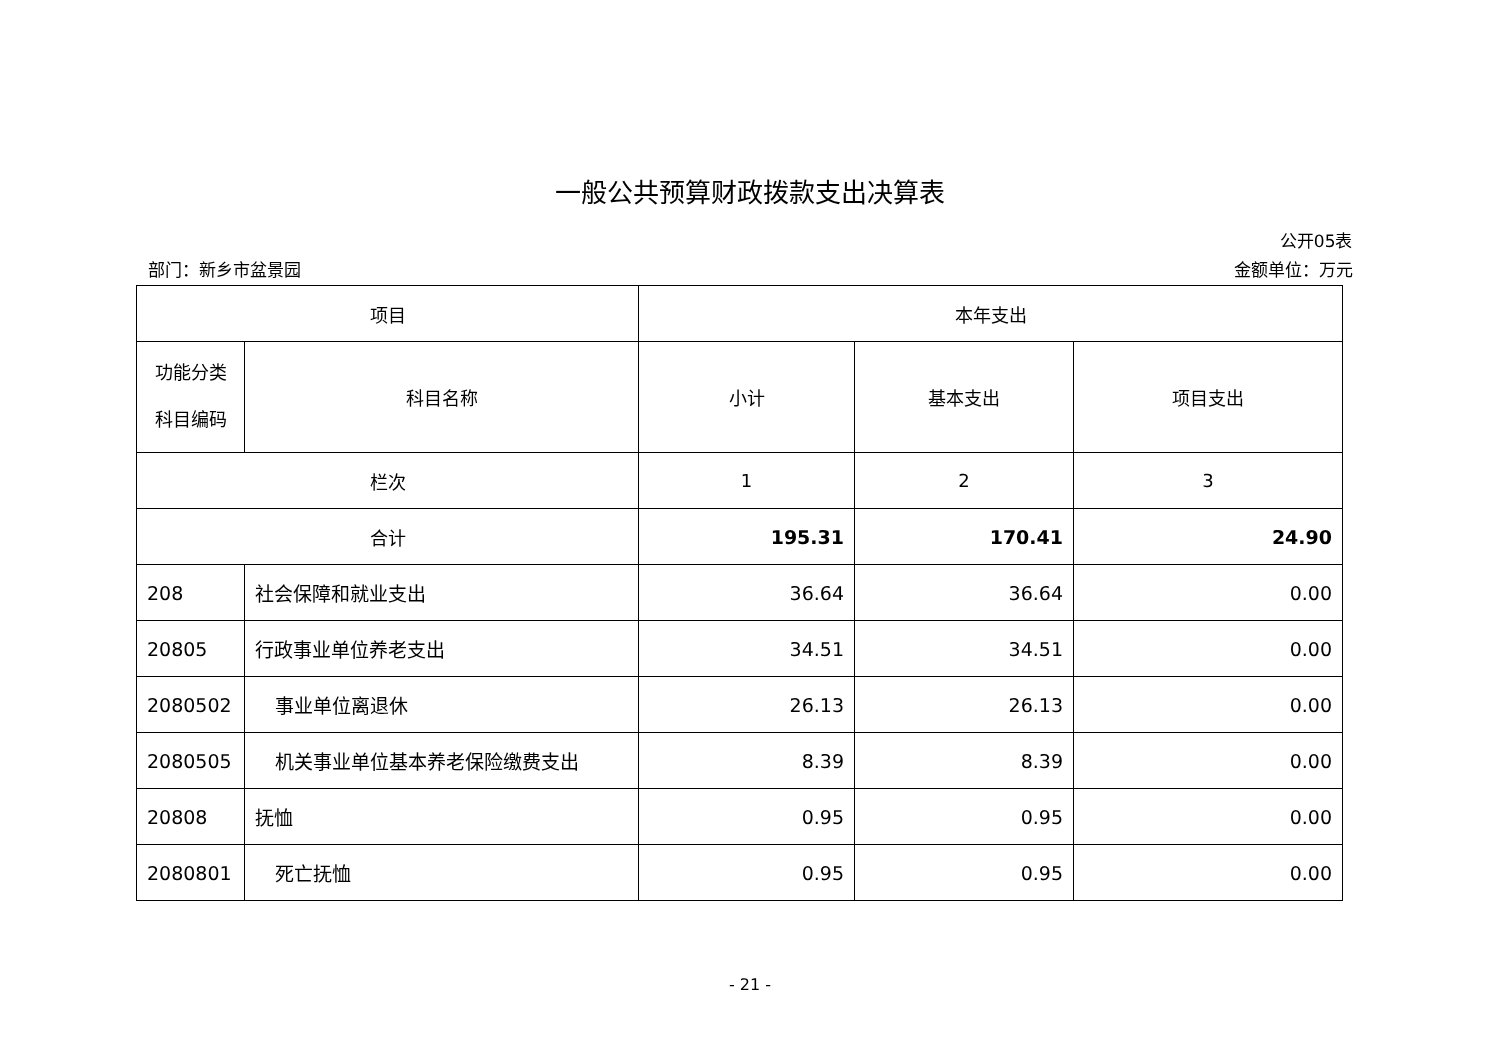一般公共预算财政拨款支出决算表
公开05表
部门：新乡市盆景园 金额单位：万元
| 项目 | | 本年支出 | | |
| --- | --- | --- | --- | --- |
| 功能分类 科目编码 | 科目名称 | 小计 | 基本支出 | 项目支出 |
| 栏次 | | 1 | 2 | 3 |
| 合计 | | 195.31 | 170.41 | 24.90 |
| 208 | 社会保障和就业支出 | 36.64 | 36.64 | 0.00 |
| 20805 | 行政事业单位养老支出 | 34.51 | 34.51 | 0.00 |
| 2080502 | 事业单位离退休 | 26.13 | 26.13 | 0.00 |
| 2080505 | 机关事业单位基本养老保险缴费支出 | 8.39 | 8.39 | 0.00 |
| 20808 | 抚恤 | 0.95 | 0.95 | 0.00 |
| 2080801 | 死亡抚恤 | 0.95 | 0.95 | 0.00 |
- 21 -